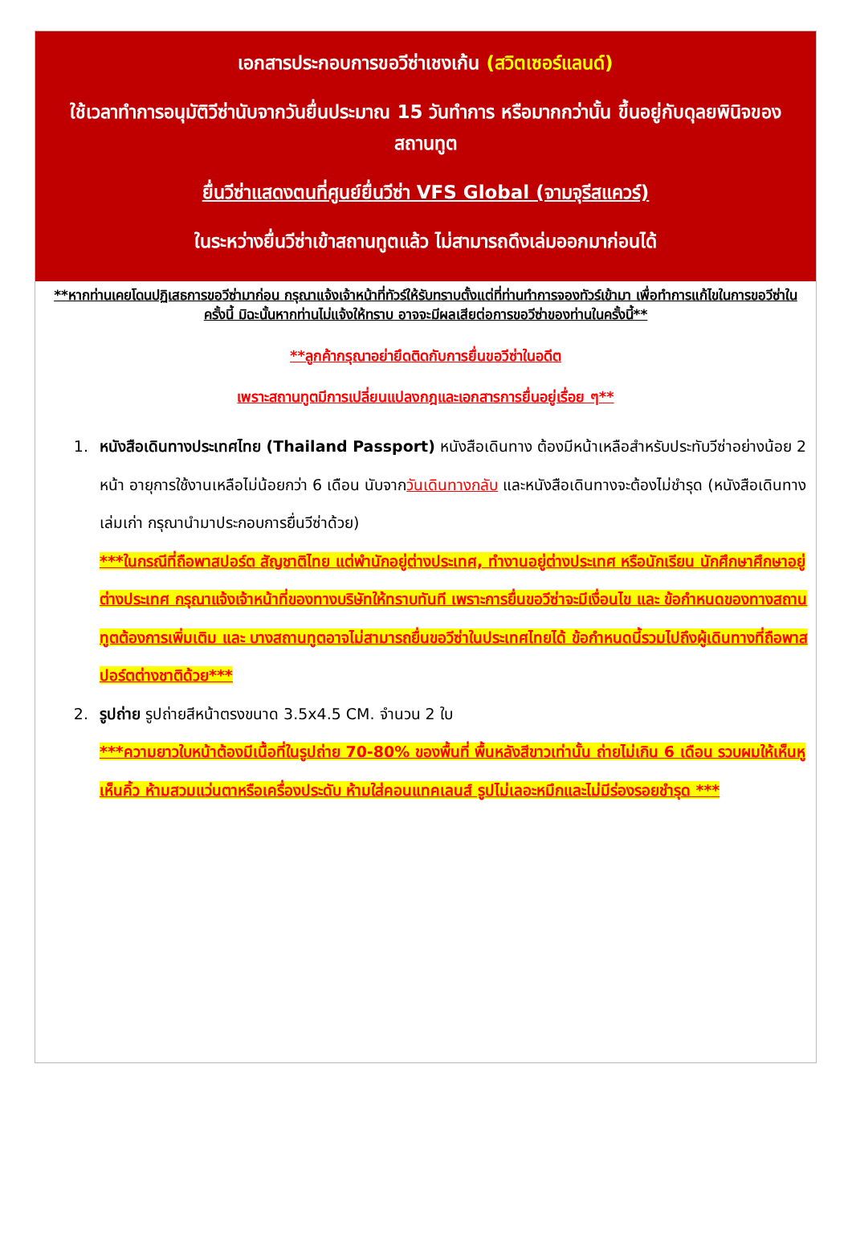เอกสารประกอบการขอวีซ่าเชงเก้น (สวิตเซอร์แลนด์)
ใช้เวลาทำการอนุมัติวีซ่านับจากวันยื่นประมาณ 15 วันทำการ หรือมากกว่านั้น ขึ้นอยู่กับดุลยพินิจของสถานทูต
ยื่นวีซ่าแสดงตนที่ศูนย์ยื่นวีซ่า VFS Global (จามจุรีสแควร์)
ในระหว่างยื่นวีซ่าเข้าสถานทูตแล้ว ไม่สามารถดึงเล่มออกมาก่อนได้
**หากท่านเคยโดนปฏิเสธการขอวีซ่ามาก่อน กรุณาแจ้งเจ้าหน้าที่ทัวร์ให้รับทราบตั้งแต่ที่ท่านทำการจองทัวร์เข้ามา เพื่อทำการแก้ไขในการขอวีซ่าในครั้งนี้ มิฉะนั้นหากท่านไม่แจ้งให้ทราบ อาจจะมีผลเสียต่อการขอวีซ่าของท่านในครั้งนี้**
**ลูกค้ากรุณาอย่ายึดติดกับการยื่นขอวีซ่าในอดีต
เพราะสถานทูตมีการเปลี่ยนแปลงกฎและเอกสารการยื่นอยู่เรื่อย ๆ**
1. หนังสือเดินทางประเทศไทย (Thailand Passport) หนังสือเดินทาง ต้องมีหน้าเหลือสำหรับประทับวีซ่าอย่างน้อย 2 หน้า อายุการใช้งานเหลือไม่น้อยกว่า 6 เดือน นับจากวันเดินทางกลับ และหนังสือเดินทางจะต้องไม่ชำรุด (หนังสือเดินทางเล่มเก่า กรุณานำมาประกอบการยื่นวีซ่าด้วย)
***ในกรณีที่ถือพาสปอร์ต สัญชาติไทย แต่พำนักอยู่ต่างประเทศ, ทำงานอยู่ต่างประเทศ หรือนักเรียน นักศึกษาศึกษาอยู่ต่างประเทศ กรุณาแจ้งเจ้าหน้าที่ของทางบริษัทให้ทราบทันที เพราะการยื่นขอวีซ่าจะมีเงื่อนไข และ ข้อกำหนดของทางสถานทูตต้องการเพิ่มเติม และ บางสถานทูตอาจไม่สามารถยื่นขอวีซ่าในประเทศไทยได้ ข้อกำหนดนี้รวมไปถึงผู้เดินทางที่ถือพาสปอร์ตต่างชาติด้วย***
2. รูปถ่าย รูปถ่ายสีหน้าตรงขนาด 3.5x4.5 CM. จำนวน 2 ใบ
***ความยาวใบหน้าต้องมีเนื้อที่ในรูปถ่าย 70-80% ของพื้นที่ พื้นหลังสีขาวเท่านั้น ถ่ายไม่เกิน 6 เดือน รวบผมให้เห็นหู เห็นคิ้ว ห้ามสวมแว่นตาหรือเครื่องประดับ ห้ามใส่คอนแทคเลนส์ รูปไม่เลอะหมึกและไม่มีร่องรอยชำรุด ***